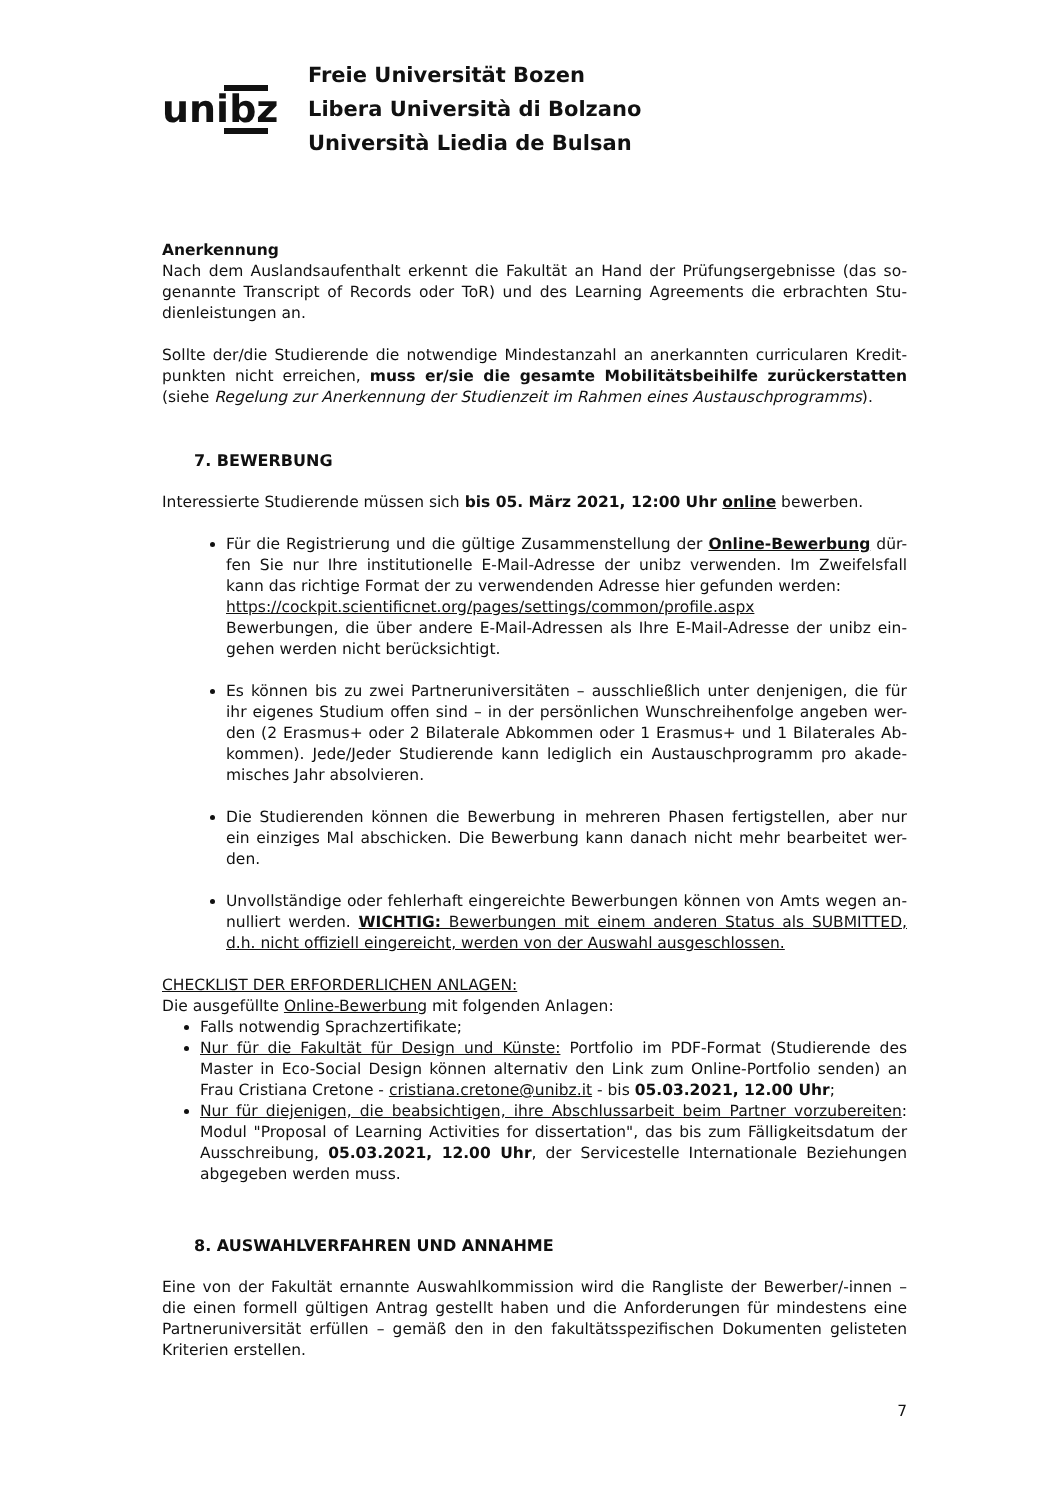unibz
Freie Universität Bozen
Libera Università di Bolzano
Università Liedia de Bulsan
Anerkennung
Nach dem Auslandsaufenthalt erkennt die Fakultät an Hand der Prüfungsergebnisse (das so-genannte Transcript of Records oder ToR) und des Learning Agreements die erbrachten Stu-dienleistungen an.
Sollte der/die Studierende die notwendige Mindestanzahl an anerkannten curricularen Kredit-punkten nicht erreichen, muss er/sie die gesamte Mobilitätsbeihilfe zurückerstatten (siehe Regelung zur Anerkennung der Studienzeit im Rahmen eines Austauschprogramms).
7. BEWERBUNG
Interessierte Studierende müssen sich bis 05. März 2021, 12:00 Uhr online bewerben.
Für die Registrierung und die gültige Zusammenstellung der Online-Bewerbung dür-fen Sie nur Ihre institutionelle E-Mail-Adresse der unibz verwenden. Im Zweifelsfall kann das richtige Format der zu verwendenden Adresse hier gefunden werden:
https://cockpit.scientificnet.org/pages/settings/common/profile.aspx
Bewerbungen, die über andere E-Mail-Adressen als Ihre E-Mail-Adresse der unibz ein-gehen werden nicht berücksichtigt.
Es können bis zu zwei Partneruniversitäten – ausschließlich unter denjenigen, die für ihr eigenes Studium offen sind – in der persönlichen Wunschreihenfolge angeben wer-den (2 Erasmus+ oder 2 Bilaterale Abkommen oder 1 Erasmus+ und 1 Bilaterales Ab-kommen). Jede/Jeder Studierende kann lediglich ein Austauschprogramm pro akade-misches Jahr absolvieren.
Die Studierenden können die Bewerbung in mehreren Phasen fertigstellen, aber nur ein einziges Mal abschicken. Die Bewerbung kann danach nicht mehr bearbeitet wer-den.
Unvollständige oder fehlerhaft eingereichte Bewerbungen können von Amts wegen an-nulliert werden. WICHTIG: Bewerbungen mit einem anderen Status als SUBMITTED, d.h. nicht offiziell eingereicht, werden von der Auswahl ausgeschlossen.
CHECKLIST DER ERFORDERLICHEN ANLAGEN:
Die ausgefüllte Online-Bewerbung mit folgenden Anlagen:
Falls notwendig Sprachzertifikate;
Nur für die Fakultät für Design und Künste: Portfolio im PDF-Format (Studierende des Master in Eco-Social Design können alternativ den Link zum Online-Portfolio senden) an Frau Cristiana Cretone - cristiana.cretone@unibz.it - bis 05.03.2021, 12.00 Uhr;
Nur für diejenigen, die beabsichtigen, ihre Abschlussarbeit beim Partner vorzubereiten: Modul "Proposal of Learning Activities for dissertation", das bis zum Fälligkeitsdatum der Ausschreibung, 05.03.2021, 12.00 Uhr, der Servicestelle Internationale Beziehungen abgegeben werden muss.
8. AUSWAHLVERFAHREN UND ANNAHME
Eine von der Fakultät ernannte Auswahlkommission wird die Rangliste der Bewerber/-innen – die einen formell gültigen Antrag gestellt haben und die Anforderungen für mindestens eine Partneruniversität erfüllen – gemäß den in den fakultätsspezifischen Dokumenten gelisteten Kriterien erstellen.
7